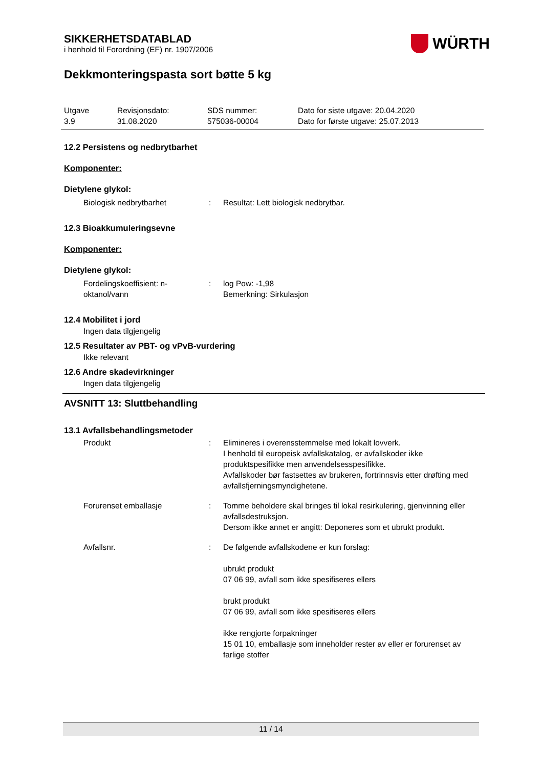SIKKERHETSDATABLAD
i henhold til Forordning (EF) nr. 1907/2006
WÜRTH
Dekkmonteringspasta sort bøtte 5 kg
Utgave
3.9
Revisjonsdato:
31.08.2020
SDS nummer:
575036-00004
Dato for siste utgave: 20.04.2020
Dato for første utgave: 25.07.2013
12.2 Persistens og nedbrytbarhet
Komponenter:
Dietylene glykol:
Biologisk nedbrytbarhet : Resultat: Lett biologisk nedbrytbar.
12.3 Bioakkumuleringsevne
Komponenter:
Dietylene glykol:
Fordelingskoeffisient: n-
oktanol/vann
: log Pow: -1,98
Bemerkning: Sirkulasjon
12.4 Mobilitet i jord
Ingen data tilgjengelig
12.5 Resultater av PBT- og vPvB-vurdering
Ikke relevant
12.6 Andre skadevirkninger
Ingen data tilgjengelig
AVSNITT 13: Sluttbehandling
13.1 Avfallsbehandlingsmetoder
Produkt : Elimineres i overensstemmelse med lokalt lovverk.
I henhold til europeisk avfallskatalog, er avfallskoder ikke produktspesifikke men anvendelsesspesifikke.
Avfallskoder bør fastsettes av brukeren, fortrinnsvis etter drøfting med avfallsfjerningsmyndighetene.
Forurenset emballasje : Tomme beholdere skal bringes til lokal resirkulering, gjenvinning eller avfallsdestruksjon.
Dersom ikke annet er angitt: Deponeres som et ubrukt produkt.
Avfallsnr. : De følgende avfallskodene er kun forslag:
ubrukt produkt
07 06 99, avfall som ikke spesifiseres ellers
brukt produkt
07 06 99, avfall som ikke spesifiseres ellers
ikke rengjorte forpakninger
15 01 10, emballasje som inneholder rester av eller er forurenset av farlige stoffer
11 / 14